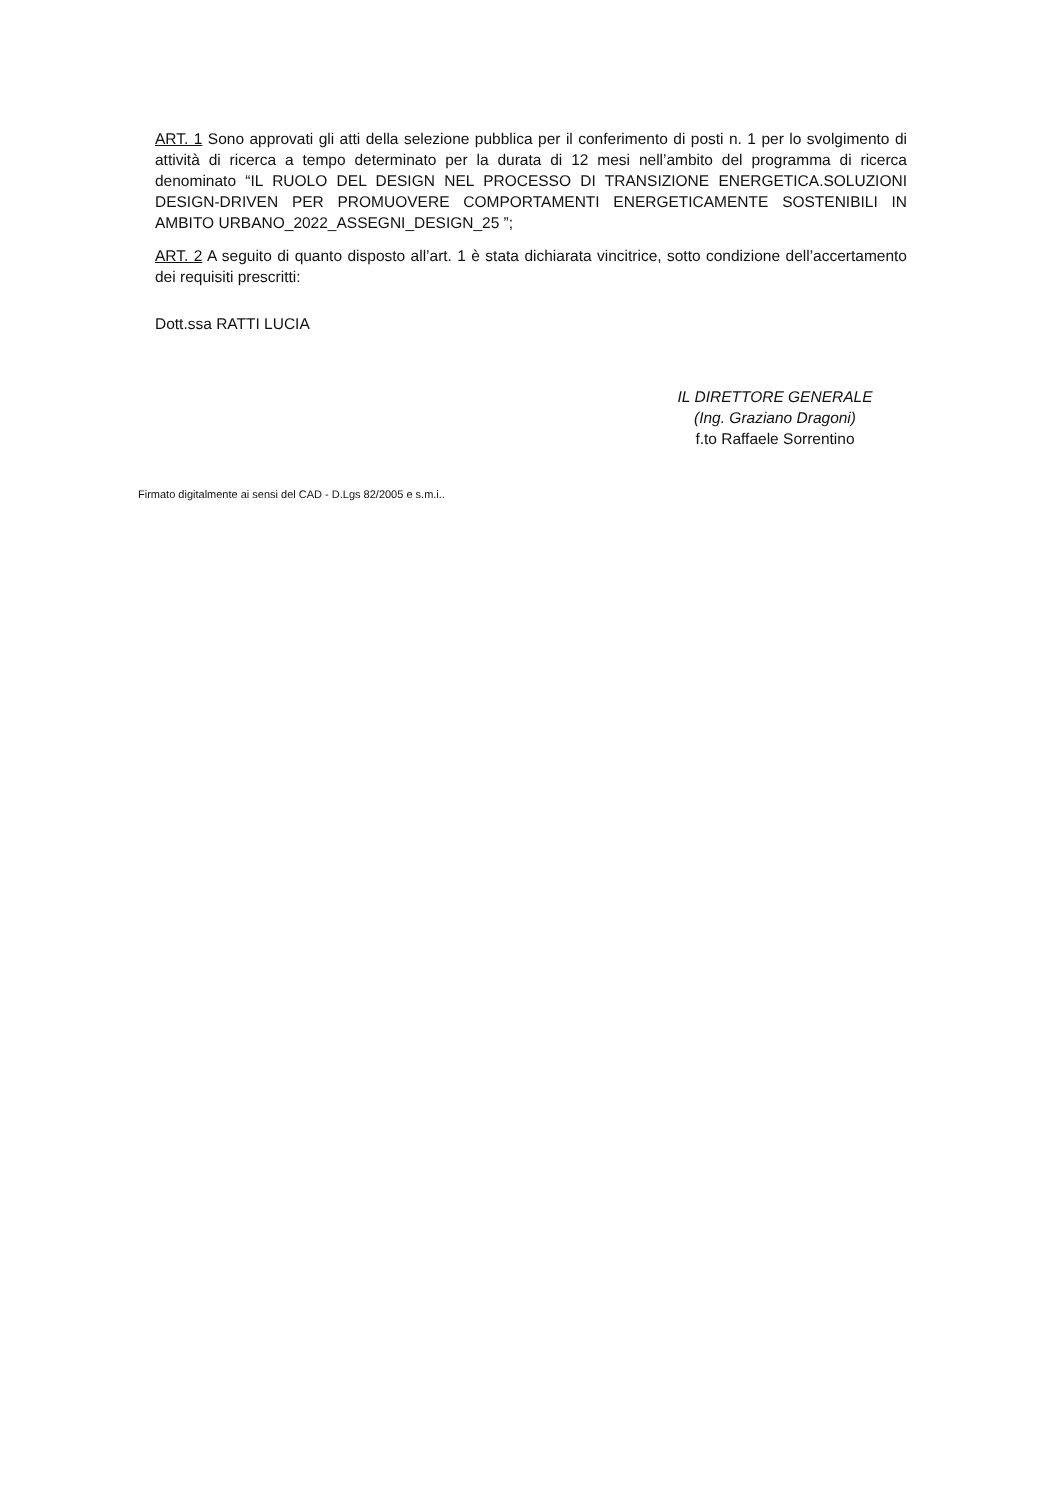ART. 1 Sono approvati gli atti della selezione pubblica per il conferimento di posti n. 1 per lo svolgimento di attività di ricerca a tempo determinato per la durata di 12 mesi nell’ambito del programma di ricerca denominato “IL RUOLO DEL DESIGN NEL PROCESSO DI TRANSIZIONE ENERGETICA.SOLUZIONI DESIGN-DRIVEN PER PROMUOVERE COMPORTAMENTI ENERGETICAMENTE SOSTENIBILI IN AMBITO URBANO_2022_ASSEGNI_DESIGN_25 ”;
ART. 2 A seguito di quanto disposto all’art. 1 è stata dichiarata vincitrice, sotto condizione dell’accertamento dei requisiti prescritti:
Dott.ssa RATTI LUCIA
IL DIRETTORE GENERALE
(Ing. Graziano Dragoni)
f.to Raffaele Sorrentino
Firmato digitalmente ai sensi del CAD - D.Lgs 82/2005 e s.m.i..